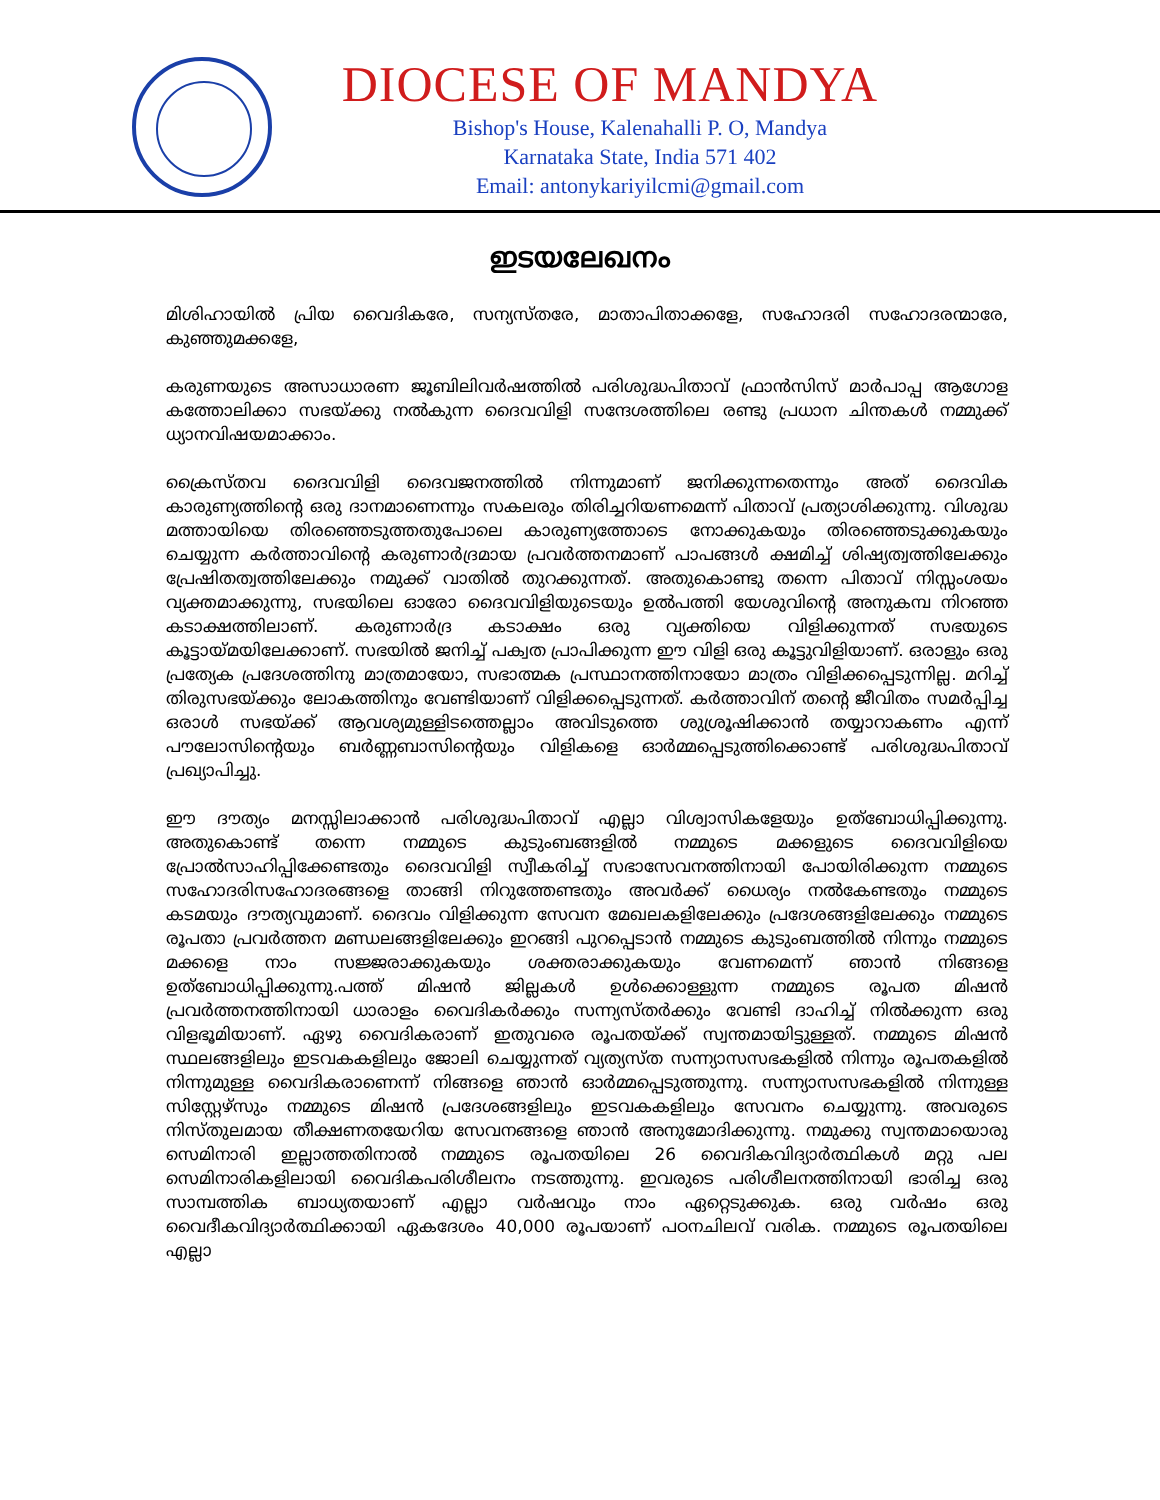DIOCESE OF MANDYA
Bishop's House, Kalenahalli P. O, Mandya
Karnataka State, India 571 402
Email: antonykariyilcmi@gmail.com
ഇടയലേഖനം
മിശിഹായിൽ പ്രിയ വൈദികരേ, സന്യസ്തരേ, മാതാപിതാക്കളേ, സഹോദരി സഹോദരന്മാരേ, കുഞ്ഞുമക്കളേ,
കരുണയുടെ അസാധാരണ ജൂബിലിവർഷത്തിൽ പരിശുദ്ധപിതാവ് ഫ്രാൻസിസ് മാർപാപ്പ ആഗോള കത്തോലിക്കാ സഭയ്ക്കു നൽകുന്ന ദൈവവിളി സന്ദേശത്തിലെ രണ്ടു പ്രധാന ചിന്തകൾ നമ്മുക്ക് ധ്യാനവിഷയമാക്കാം.
ക്രൈസ്തവ ദൈവവിളി ദൈവജനത്തിൽ നിന്നുമാണ് ജനിക്കുന്നതെന്നും അത് ദൈവിക കാരുണ്യത്തിന്റെ ഒരു ദാനമാണെന്നും സകലരും തിരിച്ചറിയണമെന്ന് പിതാവ് പ്രത്യാശിക്കുന്നു. വിശുദ്ധ മത്തായിയെ തിരഞ്ഞെടുത്തതുപോലെ കാരുണ്യത്തോടെ നോക്കുകയും തിരഞ്ഞെടുക്കുകയും ചെയ്യുന്ന കർത്താവിന്റെ കരുണാർദ്രമായ പ്രവർത്തനമാണ് പാപങ്ങൾ ക്ഷമിച്ച് ശിഷ്യത്വത്തിലേക്കും പ്രേഷിതത്വത്തിലേക്കും നമുക്ക് വാതിൽ തുറക്കുന്നത്. അതുകൊണ്ടു തന്നെ പിതാവ് നിസ്സംശയം വ്യക്തമാക്കുന്നു, സഭയിലെ ഓരോ ദൈവവിളിയുടെയും ഉൽപത്തി യേശുവിന്റെ അനുകമ്പ നിറഞ്ഞ കടാക്ഷത്തിലാണ്. കരുണാർദ്ര കടാക്ഷം ഒരു വ്യക്തിയെ വിളിക്കുന്നത് സഭയുടെ കൂട്ടായ്മയിലേക്കാണ്. സഭയിൽ ജനിച്ച് പക്വത പ്രാപിക്കുന്ന ഈ വിളി ഒരു കൂട്ടുവിളിയാണ്. ഒരാളും ഒരു പ്രത്യേക പ്രദേശത്തിനു മാത്രമായോ, സഭാത്മക പ്രസ്ഥാനത്തിനായോ മാത്രം വിളിക്കപ്പെടുന്നില്ല. മറിച്ച് തിരുസഭയ്ക്കും ലോകത്തിനും വേണ്ടിയാണ് വിളിക്കപ്പെടുന്നത്. കർത്താവിന് തന്റെ ജീവിതം സമർപ്പിച്ച ഒരാൾ സഭയ്ക്ക് ആവശ്യമുള്ളിടത്തെല്ലാം അവിടുത്തെ ശുശ്രൂഷിക്കാൻ തയ്യാറാകണം എന്ന് പൗലോസിന്റെയും ബർണ്ണബാസിന്റെയും വിളികളെ ഓർമ്മപ്പെടുത്തിക്കൊണ്ട് പരിശുദ്ധപിതാവ് പ്രഖ്യാപിച്ചു.
ഈ ദൗത്യം മനസ്സിലാക്കാൻ പരിശുദ്ധപിതാവ് എല്ലാ വിശ്വാസികളേയും ഉത്ബോധിപ്പിക്കുന്നു. അതുകൊണ്ട് തന്നെ നമ്മുടെ കുടുംബങ്ങളിൽ നമ്മുടെ മക്കളുടെ ദൈവവിളിയെ പ്രോൽസാഹിപ്പിക്കേണ്ടതും ദൈവവിളി സ്വീകരിച്ച് സഭാസേവനത്തിനായി പോയിരിക്കുന്ന നമ്മുടെ സഹോദരിസഹോദരങ്ങളെ താങ്ങി നിറുത്തേണ്ടതും അവർക്ക് ധൈര്യം നൽകേണ്ടതും നമ്മുടെ കടമയും ദൗത്യവുമാണ്. ദൈവം വിളിക്കുന്ന സേവന മേഖലകളിലേക്കും പ്രദേശങ്ങളിലേക്കും നമ്മുടെ രൂപതാ പ്രവർത്തന മണ്ഡലങ്ങളിലേക്കും ഇറങ്ങി പുറപ്പെടാൻ നമ്മുടെ കുടുംബത്തിൽ നിന്നും നമ്മുടെ മക്കളെ നാം സജ്ജരാക്കുകയും ശക്തരാക്കുകയും വേണമെന്ന് ഞാൻ നിങ്ങളെ ഉത്ബോധിപ്പിക്കുന്നു.പത്ത് മിഷൻ ജില്ലകൾ ഉൾക്കൊള്ളുന്ന നമ്മുടെ രൂപത മിഷൻ പ്രവർത്തനത്തിനായി ധാരാളം വൈദികർക്കും സന്ന്യസ്തർക്കും വേണ്ടി ദാഹിച്ച് നിൽക്കുന്ന ഒരു വിളഭൂമിയാണ്. ഏഴു വൈദികരാണ് ഇതുവരെ രൂപതയ്ക്ക് സ്വന്തമായിട്ടുള്ളത്. നമ്മുടെ മിഷൻ സ്ഥലങ്ങളിലും ഇടവകകളിലും ജോലി ചെയ്യുന്നത് വ്യത്യസ്ത സന്ന്യാസസഭകളിൽ നിന്നും രൂപതകളിൽ നിന്നുമുള്ള വൈദികരാണെന്ന് നിങ്ങളെ ഞാൻ ഓർമ്മപ്പെടുത്തുന്നു. സന്ന്യാസസഭകളിൽ നിന്നുള്ള സിസ്റ്റേഴ്സും നമ്മുടെ മിഷൻ പ്രദേശങ്ങളിലും ഇടവകകളിലും സേവനം ചെയ്യുന്നു. അവരുടെ നിസ്തുലമായ തീക്ഷണതയേറിയ സേവനങ്ങളെ ഞാൻ അനുമോദിക്കുന്നു. നമുക്കു സ്വന്തമായൊരു സെമിനാരി ഇല്ലാത്തതിനാൽ നമ്മുടെ രൂപതയിലെ 26 വൈദികവിദ്യാർത്ഥികൾ മറ്റു പല സെമിനാരികളിലായി വൈദികപരിശീലനം നടത്തുന്നു. ഇവരുടെ പരിശീലനത്തിനായി ഭാരിച്ച ഒരു സാമ്പത്തിക ബാധ്യതയാണ് എല്ലാ വർഷവും നാം ഏറ്റെടുക്കുക. ഒരു വർഷം ഒരു വൈദീകവിദ്യാർത്ഥിക്കായി ഏകദേശം 40,000 രൂപയാണ് പഠനചിലവ് വരിക. നമ്മുടെ രൂപതയിലെ എല്ലാ